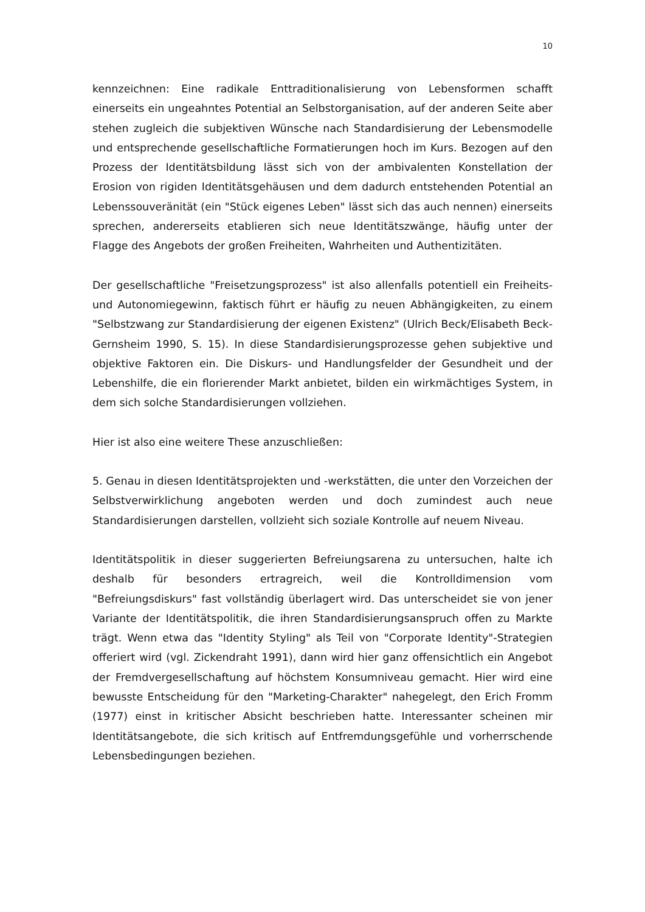10
kennzeichnen: Eine radikale Enttraditionalisierung von Lebensformen schafft einerseits ein ungeahntes Potential an Selbstorganisation, auf der anderen Seite aber stehen zugleich die subjektiven Wünsche nach Standardisierung der Lebensmodelle und entsprechende gesellschaftliche Formatierungen hoch im Kurs. Bezogen auf den Prozess der Identitätsbildung lässt sich von der ambivalenten Konstellation der Erosion von rigiden Identitätsgehäusen und dem dadurch entstehenden Potential an Lebenssouveränität (ein "Stück eigenes Leben" lässt sich das auch nennen) einerseits sprechen, andererseits etablieren sich neue Identitätszwänge, häufig unter der Flagge des Angebots der großen Freiheiten, Wahrheiten und Authentizitäten.
Der gesellschaftliche "Freisetzungsprozess" ist also allenfalls potentiell ein Freiheits- und Autonomiegewinn, faktisch führt er häufig zu neuen Abhängigkeiten, zu einem "Selbstzwang zur Standardisierung der eigenen Existenz" (Ulrich Beck/Elisabeth Beck-Gernsheim 1990, S. 15). In diese Standardisierungsprozesse gehen subjektive und objektive Faktoren ein. Die Diskurs- und Handlungsfelder der Gesundheit und der Lebenshilfe, die ein florierender Markt anbietet, bilden ein wirkmächtiges System, in dem sich solche Standardisierungen vollziehen.
Hier ist also eine weitere These anzuschließen:
5. Genau in diesen Identitätsprojekten und -werkstätten, die unter den Vorzeichen der Selbstverwirklichung angeboten werden und doch zumindest auch neue Standardisierungen darstellen, vollzieht sich soziale Kontrolle auf neuem Niveau.
Identitätspolitik in dieser suggerierten Befreiungsarena zu untersuchen, halte ich deshalb für besonders ertragreich, weil die Kontrolldimension vom "Befreiungsdiskurs" fast vollständig überlagert wird. Das unterscheidet sie von jener Variante der Identitätspolitik, die ihren Standardisierungsanspruch offen zu Markte trägt. Wenn etwa das "Identity Styling" als Teil von "Corporate Identity"-Strategien offeriert wird (vgl. Zickendraht 1991), dann wird hier ganz offensichtlich ein Angebot der Fremdvergesellschaftung auf höchstem Konsumniveau gemacht. Hier wird eine bewusste Entscheidung für den "Marketing-Charakter" nahegelegt, den Erich Fromm (1977) einst in kritischer Absicht beschrieben hatte. Interessanter scheinen mir Identitätsangebote, die sich kritisch auf Entfremdungsgefühle und vorherrschende Lebensbedingungen beziehen.